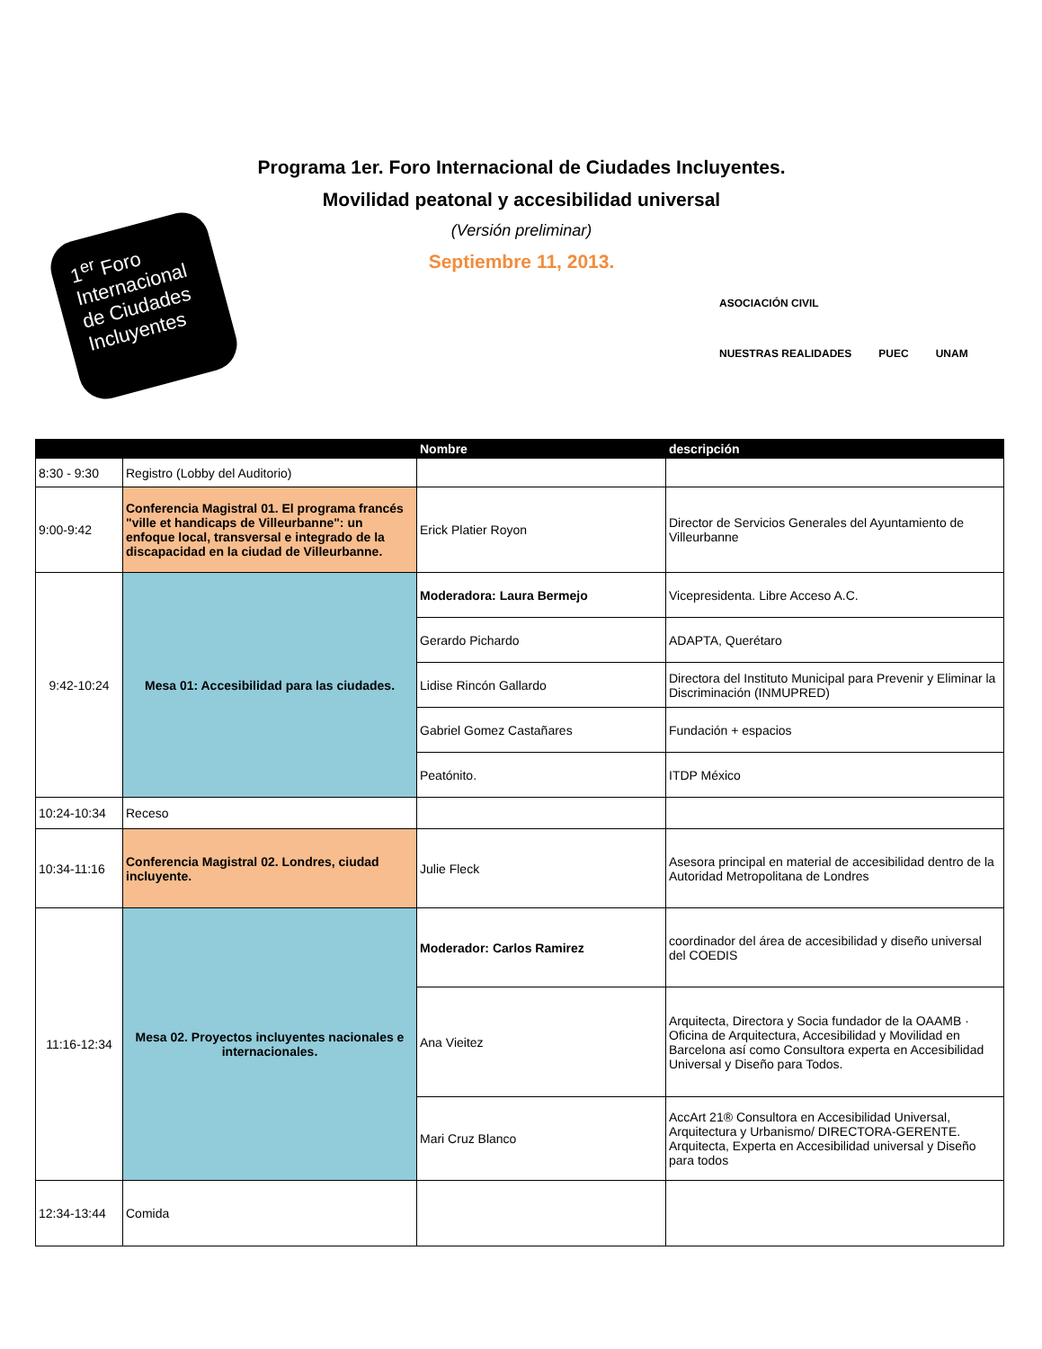1<sup>er</sup> Foro Internacional de Ciudades Incluyentes
Programa 1er. Foro Internacional de Ciudades Incluyentes.
Movilidad peatonal y accesibilidad universal
(Versión preliminar)
Septiembre 11, 2013.
ASOCIACIÓN CIVIL
NUESTRAS REALIDADES
PUEC
UNAM
| | | Nombre | descripción |
| --- | --- | --- | --- |
| 8:30 - 9:30 | Registro (Lobby del Auditorio) | | |
| 9:00-9:42 | Conferencia Magistral 01. El programa francés "ville et handicaps de Villeurbanne": un enfoque local, transversal e integrado de la discapacidad en la ciudad de Villeurbanne. | Erick Platier Royon | Director de Servicios Generales del Ayuntamiento de Villeurbanne |
| 9:42-10:24 | Mesa 01: Accesibilidad para las ciudades. | Moderadora: Laura Bermejo | Vicepresidenta. Libre Acceso A.C. |
| | | Gerardo Pichardo | ADAPTA, Querétaro |
| | | Lidise Rincón Gallardo | Directora del Instituto Municipal para Prevenir y Eliminar la Discriminación (INMUPRED) |
| | | Gabriel Gomez Castañares | Fundación + espacios |
| | | Peatónito. | ITDP México |
| 10:24-10:34 | Receso | | |
| 10:34-11:16 | Conferencia Magistral 02. Londres, ciudad incluyente. | Julie Fleck | Asesora principal en material de accesibilidad dentro de la Autoridad Metropolitana de Londres |
| 11:16-12:34 | Mesa 02. Proyectos incluyentes nacionales e internacionales. | Moderador: Carlos Ramirez | coordinador del área de accesibilidad y diseño universal del COEDIS |
| | | Ana Vieitez | Arquitecta, Directora y Socia fundador de la OAAMB · Oficina de Arquitectura, Accesibilidad y Movilidad en Barcelona así como Consultora experta en Accesibilidad Universal y Diseño para Todos. |
| | | Mari Cruz Blanco | AccArt 21® Consultora en Accesibilidad Universal, Arquitectura y Urbanismo/ DIRECTORA-GERENTE. Arquitecta, Experta en Accesibilidad universal y Diseño para todos |
| 12:34-13:44 | Comida | | |